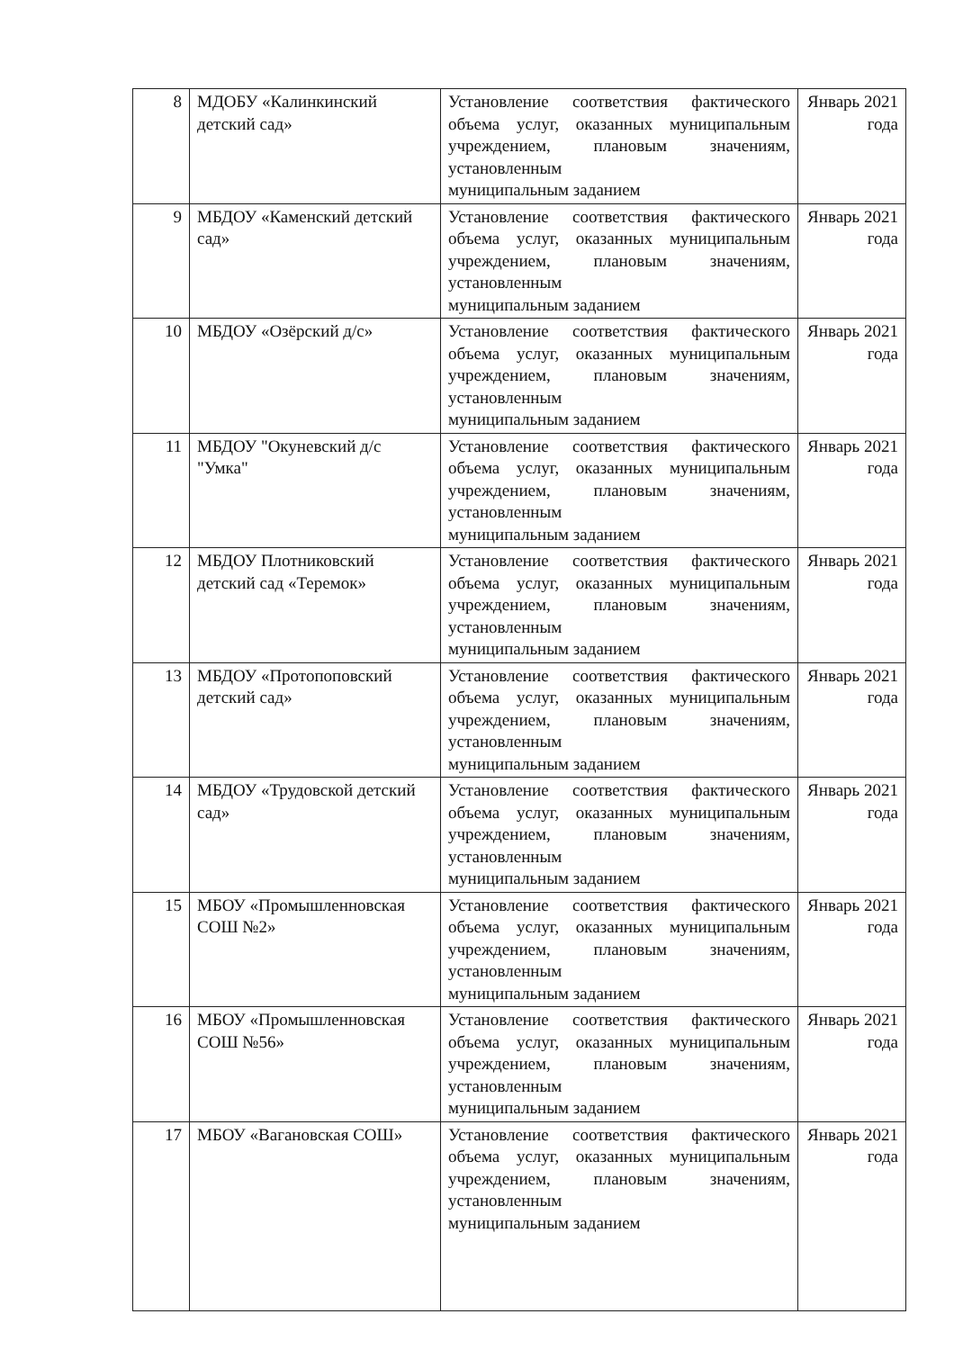| 8 | МДОБУ «Калинкинский детский сад» | Установление соответствия фактического объема услуг, оказанных муниципальным учреждением, плановым значениям, установленным муниципальным заданием | Январь 2021 года |
| 9 | МБДОУ «Каменский детский сад» | Установление соответствия фактического объема услуг, оказанных муниципальным учреждением, плановым значениям, установленным муниципальным заданием | Январь 2021 года |
| 10 | МБДОУ «Озёрский д/с» | Установление соответствия фактического объема услуг, оказанных муниципальным учреждением, плановым значениям, установленным муниципальным заданием | Январь 2021 года |
| 11 | МБДОУ "Окуневский д/с "Умка" | Установление соответствия фактического объема услуг, оказанных муниципальным учреждением, плановым значениям, установленным муниципальным заданием | Январь 2021 года |
| 12 | МБДОУ Плотниковский детский сад «Теремок» | Установление соответствия фактического объема услуг, оказанных муниципальным учреждением, плановым значениям, установленным муниципальным заданием | Январь 2021 года |
| 13 | МБДОУ «Протопоповский детский сад» | Установление соответствия фактического объема услуг, оказанных муниципальным учреждением, плановым значениям, установленным муниципальным заданием | Январь 2021 года |
| 14 | МБДОУ «Трудовской детский сад» | Установление соответствия фактического объема услуг, оказанных муниципальным учреждением, плановым значениям, установленным муниципальным заданием | Январь 2021 года |
| 15 | МБОУ «Промышленновская СОШ №2» | Установление соответствия фактического объема услуг, оказанных муниципальным учреждением, плановым значениям, установленным муниципальным заданием | Январь 2021 года |
| 16 | МБОУ «Промышленновская СОШ №56» | Установление соответствия фактического объема услуг, оказанных муниципальным учреждением, плановым значениям, установленным муниципальным заданием | Январь 2021 года |
| 17 | МБОУ «Вагановская СОШ» | Установление соответствия фактического объема услуг, оказанных муниципальным учреждением, плановым значениям, установленным муниципальным заданием | Январь 2021 года |